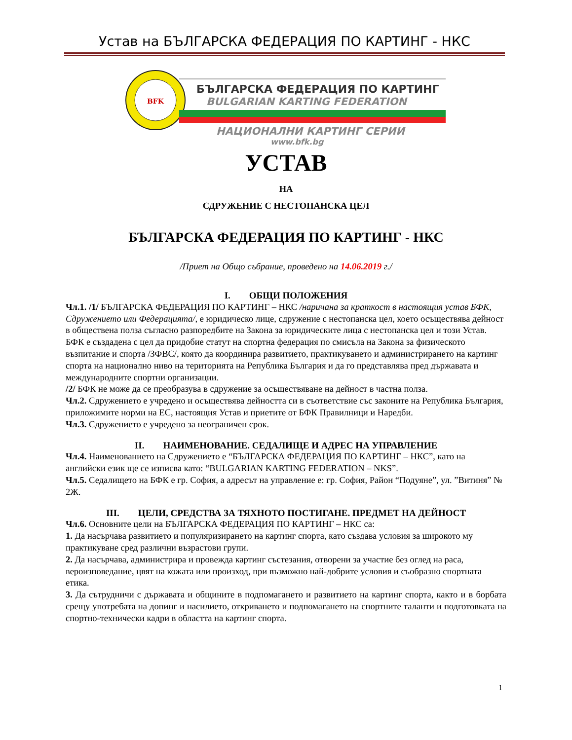Устав на БЪЛГАРСКА ФЕДЕРАЦИЯ ПО КАРТИНГ - НКС
BFK
БЪЛГАРСКА ФЕДЕРАЦИЯ ПО КАРТИНГ
BULGARIAN KARTING FEDERATION
НАЦИОНАЛНИ КАРТИНГ СЕРИИ
www.bfk.bg
УСТАВ
НА
СДРУЖЕНИЕ С НЕСТОПАНСКА ЦЕЛ
БЪЛГАРСКА ФЕДЕРАЦИЯ ПО КАРТИНГ - НКС
/Приет на Общо събрание, проведено на 14.06.2019 г./
I. ОБЩИ ПОЛОЖЕНИЯ
Чл.1. /1/ БЪЛГАРСКА ФЕДЕРАЦИЯ ПО КАРТИНГ – НКС /наричана за краткост в настоящия устав БФК, Сдружението или Федерацията/, е юридическо лице, сдружение с нестопанска цел, което осъществява дейност в обществена полза съгласно разпоредбите на Закона за юридическите лица с нестопанска цел и този Устав. БФК е създадена с цел да придобие статут на спортна федерация по смисъла на Закона за физическото възпитание и спорта /ЗФВС/, която да координира развитието, практикуването и администрирането на картинг спорта на национално ниво на територията на Република България и да го представлява пред държавата и международните спортни организации.
/2/ БФК не може да се преобразува в сдружение за осъществяване на дейност в частна полза.
Чл.2. Сдружението е учредено и осъществява дейността си в съответствие със законите на Република България, приложимите норми на ЕС, настоящия Устав и приетите от БФК Правилници и Наредби.
Чл.3. Сдружението е учредено за неограничен срок.
II. НАИМЕНОВАНИЕ. СЕДАЛИЩЕ И АДРЕС НА УПРАВЛЕНИЕ
Чл.4. Наименованието на Сдружението е “БЪЛГАРСКА ФЕДЕРАЦИЯ ПО КАРТИНГ – НКС”, като на английски език ще се изписва като: “BULGARIAN KARTING FEDERATION – NKS”.
Чл.5. Седалището на БФК е гр. София, а адресът на управление е: гр. София, Район “Подуяне”, ул. ”Витиня” № 2Ж.
III. ЦЕЛИ, СРЕДСТВА ЗА ТЯХНОТО ПОСТИГАНЕ. ПРЕДМЕТ НА ДЕЙНОСТ
Чл.6. Основните цели на БЪЛГАРСКА ФЕДЕРАЦИЯ ПО КАРТИНГ – НКС са:
1. Да насърчава развитието и популяризирането на картинг спорта, като създава условия за широкото му практикуване сред различни възрастови групи.
2. Да насърчава, администрира и провежда картинг състезания, отворени за участие без оглед на раса, вероизповедание, цвят на кожата или произход, при възможно най-добрите условия и съобразно спортната етика.
3. Да сътрудничи с държавата и общините в подпомагането и развитието на картинг спорта, както и в борбата срещу употребата на допинг и насилието, откриването и подпомагането на спортните таланти и подготовката на спортно-технически кадри в областта на картинг спорта.
1